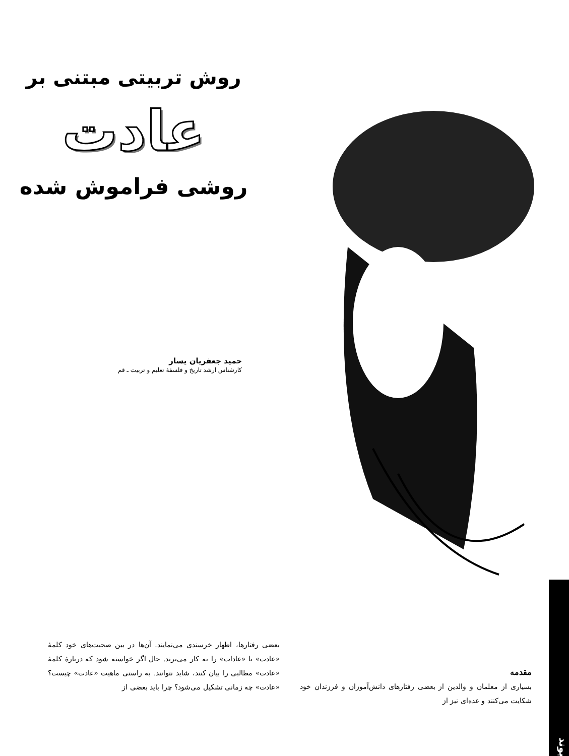روش تربیتی مبتنی بر
عادت
روشی فراموش شده
حمید جعفریان یسار
کارشناس ارشد تاریخ و فلسفهٔ تعلیم و تربیت ـ قم
پیوند
مقدمه
بسیاری از معلمان و والدین از بعضی رفتارهای دانش‌آموزان و فرزندان خود شکایت می‌کنند و عده‌ای نیز از
بعضی رفتارها، اظهار خرسندی می‌نمایند. آن‌ها در بین صحبت‌های خود کلمهٔ «عادت» یا «عادات» را به کار می‌برند. حال اگر خواسته شود که دربارهٔ کلمهٔ «عادت» مطالبی را بیان کنند، شاید نتوانند. به راستی ماهیت «عادت» چیست؟ «عادت» چه زمانی تشکیل می‌شود؟ چرا باید بعضی از